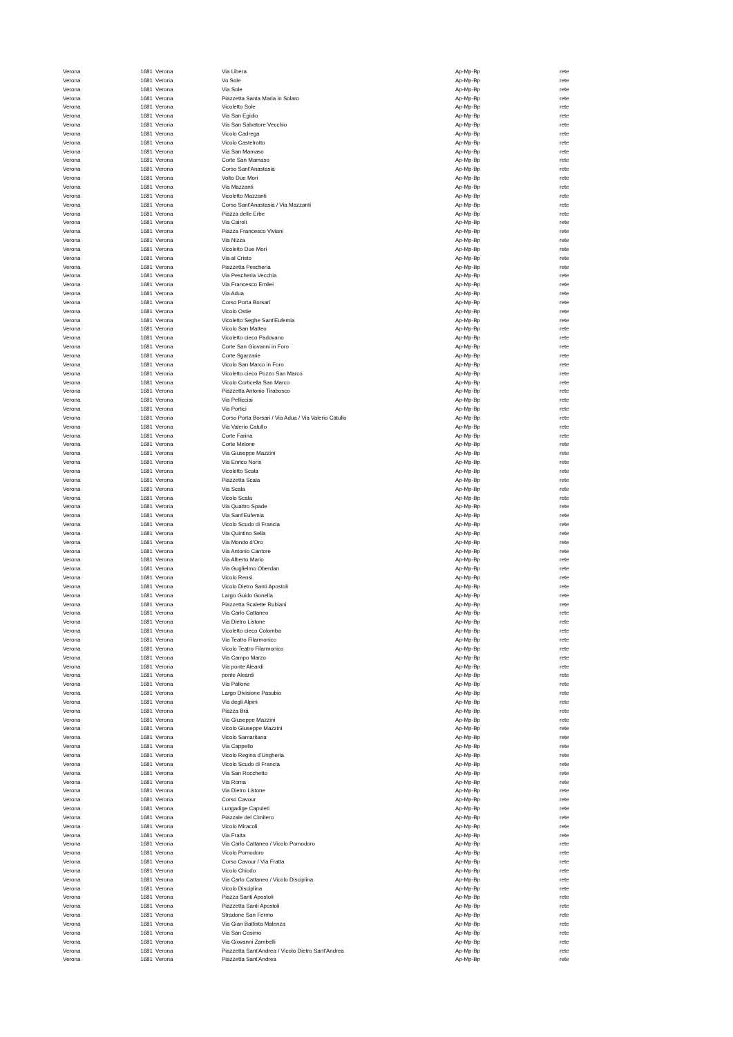| Verona | 1681 | Verona | Via Libera | Ap-Mp-Bp | rete |
| Verona | 1681 | Verona | Vo Sole | Ap-Mp-Bp | rete |
| Verona | 1681 | Verona | Via Sole | Ap-Mp-Bp | rete |
| Verona | 1681 | Verona | Piazzetta Santa Maria in Solaro | Ap-Mp-Bp | rete |
| Verona | 1681 | Verona | Vicoletto Sole | Ap-Mp-Bp | rete |
| Verona | 1681 | Verona | Via San Egidio | Ap-Mp-Bp | rete |
| Verona | 1681 | Verona | Via San Salvatore Vecchio | Ap-Mp-Bp | rete |
| Verona | 1681 | Verona | Vicolo Cadrega | Ap-Mp-Bp | rete |
| Verona | 1681 | Verona | Vicolo Castelrotto | Ap-Mp-Bp | rete |
| Verona | 1681 | Verona | Via San Mamaso | Ap-Mp-Bp | rete |
| Verona | 1681 | Verona | Corte San Mamaso | Ap-Mp-Bp | rete |
| Verona | 1681 | Verona | Corso Sant'Anastasia | Ap-Mp-Bp | rete |
| Verona | 1681 | Verona | Volto Due Mori | Ap-Mp-Bp | rete |
| Verona | 1681 | Verona | Via Mazzanti | Ap-Mp-Bp | rete |
| Verona | 1681 | Verona | Vicoletto Mazzanti | Ap-Mp-Bp | rete |
| Verona | 1681 | Verona | Corso Sant'Anastasia / Via Mazzanti | Ap-Mp-Bp | rete |
| Verona | 1681 | Verona | Piazza delle Erbe | Ap-Mp-Bp | rete |
| Verona | 1681 | Verona | Via Cairoli | Ap-Mp-Bp | rete |
| Verona | 1681 | Verona | Piazza Francesco Viviani | Ap-Mp-Bp | rete |
| Verona | 1681 | Verona | Via Nizza | Ap-Mp-Bp | rete |
| Verona | 1681 | Verona | Vicoletto Due Mori | Ap-Mp-Bp | rete |
| Verona | 1681 | Verona | Via al Cristo | Ap-Mp-Bp | rete |
| Verona | 1681 | Verona | Piazzetta Pescheria | Ap-Mp-Bp | rete |
| Verona | 1681 | Verona | Via Pescheria Vecchia | Ap-Mp-Bp | rete |
| Verona | 1681 | Verona | Via Francesco Emilei | Ap-Mp-Bp | rete |
| Verona | 1681 | Verona | Via Adua | Ap-Mp-Bp | rete |
| Verona | 1681 | Verona | Corso Porta Borsari | Ap-Mp-Bp | rete |
| Verona | 1681 | Verona | Vicolo Ostie | Ap-Mp-Bp | rete |
| Verona | 1681 | Verona | Vicoletto Seghe Sant'Eufemia | Ap-Mp-Bp | rete |
| Verona | 1681 | Verona | Vicolo San Matteo | Ap-Mp-Bp | rete |
| Verona | 1681 | Verona | Vicoletto cieco Padovano | Ap-Mp-Bp | rete |
| Verona | 1681 | Verona | Corte San Giovanni in Foro | Ap-Mp-Bp | rete |
| Verona | 1681 | Verona | Corte Sgarzarie | Ap-Mp-Bp | rete |
| Verona | 1681 | Verona | Vicolo San Marco in Foro | Ap-Mp-Bp | rete |
| Verona | 1681 | Verona | Vicoletto cieco Pozzo San Marco | Ap-Mp-Bp | rete |
| Verona | 1681 | Verona | Vicolo Corticella San Marco | Ap-Mp-Bp | rete |
| Verona | 1681 | Verona | Piazzetta Antonio Tirabosco | Ap-Mp-Bp | rete |
| Verona | 1681 | Verona | Via Pellicciai | Ap-Mp-Bp | rete |
| Verona | 1681 | Verona | Via Portici | Ap-Mp-Bp | rete |
| Verona | 1681 | Verona | Corso Porta Borsari / Via Adua / Via Valerio Catullo | Ap-Mp-Bp | rete |
| Verona | 1681 | Verona | Via Valerio Catullo | Ap-Mp-Bp | rete |
| Verona | 1681 | Verona | Corte Farina | Ap-Mp-Bp | rete |
| Verona | 1681 | Verona | Corte Melone | Ap-Mp-Bp | rete |
| Verona | 1681 | Verona | Via Giuseppe Mazzini | Ap-Mp-Bp | rete |
| Verona | 1681 | Verona | Via Enrico Noris | Ap-Mp-Bp | rete |
| Verona | 1681 | Verona | Vicoletto Scala | Ap-Mp-Bp | rete |
| Verona | 1681 | Verona | Piazzetta Scala | Ap-Mp-Bp | rete |
| Verona | 1681 | Verona | Via Scala | Ap-Mp-Bp | rete |
| Verona | 1681 | Verona | Vicolo Scala | Ap-Mp-Bp | rete |
| Verona | 1681 | Verona | Via Quattro Spade | Ap-Mp-Bp | rete |
| Verona | 1681 | Verona | Via Sant'Eufemia | Ap-Mp-Bp | rete |
| Verona | 1681 | Verona | Vicolo Scudo di Francia | Ap-Mp-Bp | rete |
| Verona | 1681 | Verona | Via Quintino Sella | Ap-Mp-Bp | rete |
| Verona | 1681 | Verona | Via Mondo d'Oro | Ap-Mp-Bp | rete |
| Verona | 1681 | Verona | Via Antonio Cantore | Ap-Mp-Bp | rete |
| Verona | 1681 | Verona | Via Alberto Mario | Ap-Mp-Bp | rete |
| Verona | 1681 | Verona | Via Guglielmo Oberdan | Ap-Mp-Bp | rete |
| Verona | 1681 | Verona | Vicolo Rensi | Ap-Mp-Bp | rete |
| Verona | 1681 | Verona | Vicolo Dietro Santi Apostoli | Ap-Mp-Bp | rete |
| Verona | 1681 | Verona | Largo Guido Gonella | Ap-Mp-Bp | rete |
| Verona | 1681 | Verona | Piazzetta Scalette Rubiani | Ap-Mp-Bp | rete |
| Verona | 1681 | Verona | Via Carlo Cattaneo | Ap-Mp-Bp | rete |
| Verona | 1681 | Verona | Via Dietro Listone | Ap-Mp-Bp | rete |
| Verona | 1681 | Verona | Vicoletto cieco Colomba | Ap-Mp-Bp | rete |
| Verona | 1681 | Verona | Via Teatro Filarmonico | Ap-Mp-Bp | rete |
| Verona | 1681 | Verona | Vicolo Teatro Filarmonico | Ap-Mp-Bp | rete |
| Verona | 1681 | Verona | Via Campo Marzo | Ap-Mp-Bp | rete |
| Verona | 1681 | Verona | Via ponte Aleardi | Ap-Mp-Bp | rete |
| Verona | 1681 | Verona | ponte Aleardi | Ap-Mp-Bp | rete |
| Verona | 1681 | Verona | Via Pallone | Ap-Mp-Bp | rete |
| Verona | 1681 | Verona | Largo Divisione Pasubio | Ap-Mp-Bp | rete |
| Verona | 1681 | Verona | Via degli Alpini | Ap-Mp-Bp | rete |
| Verona | 1681 | Verona | Piazza Brà | Ap-Mp-Bp | rete |
| Verona | 1681 | Verona | Via Giuseppe Mazzini | Ap-Mp-Bp | rete |
| Verona | 1681 | Verona | Vicolo Giuseppe Mazzini | Ap-Mp-Bp | rete |
| Verona | 1681 | Verona | Vicolo Samaritana | Ap-Mp-Bp | rete |
| Verona | 1681 | Verona | Via Cappello | Ap-Mp-Bp | rete |
| Verona | 1681 | Verona | Vicolo Regina d'Ungheria | Ap-Mp-Bp | rete |
| Verona | 1681 | Verona | Vicolo Scudo di Francia | Ap-Mp-Bp | rete |
| Verona | 1681 | Verona | Via San Rocchetto | Ap-Mp-Bp | rete |
| Verona | 1681 | Verona | Via Roma | Ap-Mp-Bp | rete |
| Verona | 1681 | Verona | Via Dietro Listone | Ap-Mp-Bp | rete |
| Verona | 1681 | Verona | Corso Cavour | Ap-Mp-Bp | rete |
| Verona | 1681 | Verona | Lungadige Capuleti | Ap-Mp-Bp | rete |
| Verona | 1681 | Verona | Piazzale del Cimitero | Ap-Mp-Bp | rete |
| Verona | 1681 | Verona | Vicolo Miracoli | Ap-Mp-Bp | rete |
| Verona | 1681 | Verona | Via Fratta | Ap-Mp-Bp | rete |
| Verona | 1681 | Verona | Via Carlo Cattaneo / Vicolo Pomodoro | Ap-Mp-Bp | rete |
| Verona | 1681 | Verona | Vicolo Pomodoro | Ap-Mp-Bp | rete |
| Verona | 1681 | Verona | Corso Cavour / Via Fratta | Ap-Mp-Bp | rete |
| Verona | 1681 | Verona | Vicolo Chiodo | Ap-Mp-Bp | rete |
| Verona | 1681 | Verona | Via Carlo Cattaneo / Vicolo Disciplina | Ap-Mp-Bp | rete |
| Verona | 1681 | Verona | Vicolo Disciplina | Ap-Mp-Bp | rete |
| Verona | 1681 | Verona | Piazza Santi Apostoli | Ap-Mp-Bp | rete |
| Verona | 1681 | Verona | Piazzetta Santi Apostoli | Ap-Mp-Bp | rete |
| Verona | 1681 | Verona | Stradone San Fermo | Ap-Mp-Bp | rete |
| Verona | 1681 | Verona | Via Gian Battista Malenza | Ap-Mp-Bp | rete |
| Verona | 1681 | Verona | Via San Cosimo | Ap-Mp-Bp | rete |
| Verona | 1681 | Verona | Via Giovanni Zambelli | Ap-Mp-Bp | rete |
| Verona | 1681 | Verona | Piazzetta Sant'Andrea / Vicolo Dietro Sant'Andrea | Ap-Mp-Bp | rete |
| Verona | 1681 | Verona | Piazzetta Sant'Andrea | Ap-Mp-Bp | rete |